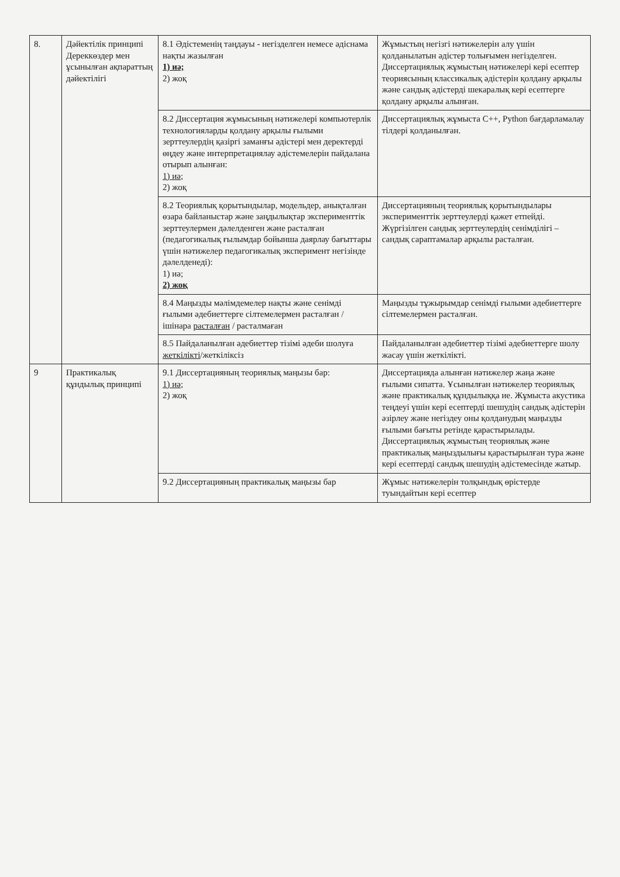| 8. | Дәйектілік принципі Дереккөздер мен ұсынылған ақпараттың дәйектілігі | 8.1 Әдістеменің таңдауы - негізделген немесе әдіснама нақты жазылған 1) иә; 2) жоқ | Жұмыстың негізгі нәтижелерін алу үшін қолданылатын әдістер толығымен негізделген. Диссертациялық жұмыстың нәтижелері кері есептер теориясының классикалық әдістерін қолдану арқылы және сандық әдістерді шекаралық кері есептерге қолдану арқылы алынған. |
| | | 8.2 Диссертация жұмысының нәтижелері компьютерлік технологияларды қолдану арқылы ғылыми зерттеулердің қазіргі заманғы әдістері мен деректерді өңдеу және интерпретациялау әдістемелерін пайдалана отырып алынған: 1) иә; 2) жоқ | Диссертациялық жұмыста C++, Python бағдарламалау тілдері қолданылған. |
| | | 8.2 Теориялық қорытындылар, модельдер, анықталған өзара байланыстар және заңдылықтар эксперименттік зерттеулермен дәлелденген және расталған (педагогикалық ғылымдар бойынша даярлау бағыттары үшін нәтижелер педагогикалық эксперимент негізінде дәлелденеді): 1) иә; 2) жоқ | Диссертацияның теориялық қорытындылары эксперименттік зерттеулерді қажет етпейді. Жүргізілген сандық зерттеулердің сенімділігі – сандық сараптамалар арқылы расталған. |
| | | 8.4 Маңызды мәлімдемелер нақты және сенімді ғылыми әдебиеттерге сілтемелермен расталған / ішінара расталған / расталмаған | Маңызды тұжырымдар сенімді ғылыми әдебиеттерге сілтемелермен расталған. |
| | | 8.5 Пайдаланылған әдебиеттер тізімі әдеби шолуға жеткілікті /жеткіліксіз | Пайдаланылған әдебиеттер тізімі әдебиеттерге шолу жасау үшін жеткілікті. |
| 9 | Практикалық құндылық принципі | 9.1 Диссертацияның теориялық маңызы бар: 1) иә; 2) жоқ | Диссертацияда алынған нәтижелер жаңа және ғылыми сипатта. Ұсынылған нәтижелер теориялық және практикалық құндылыққа ие. Жұмыста акустика теңдеуі үшін кері есептерді шешудің сандық әдістерін әзірлеу және негіздеу оны қолданудың маңызды ғылыми бағыты ретінде қарастырылады. Диссертациялық жұмыстың теориялық және практикалық маңыздылығы қарастырылған тура және кері есептерді сандық шешудің әдістемесінде жатыр. |
| | | 9.2 Диссертацияның практикалық маңызы бар | Жұмыс нәтижелерін толқындық өрістерде туындайтын кері есептер |